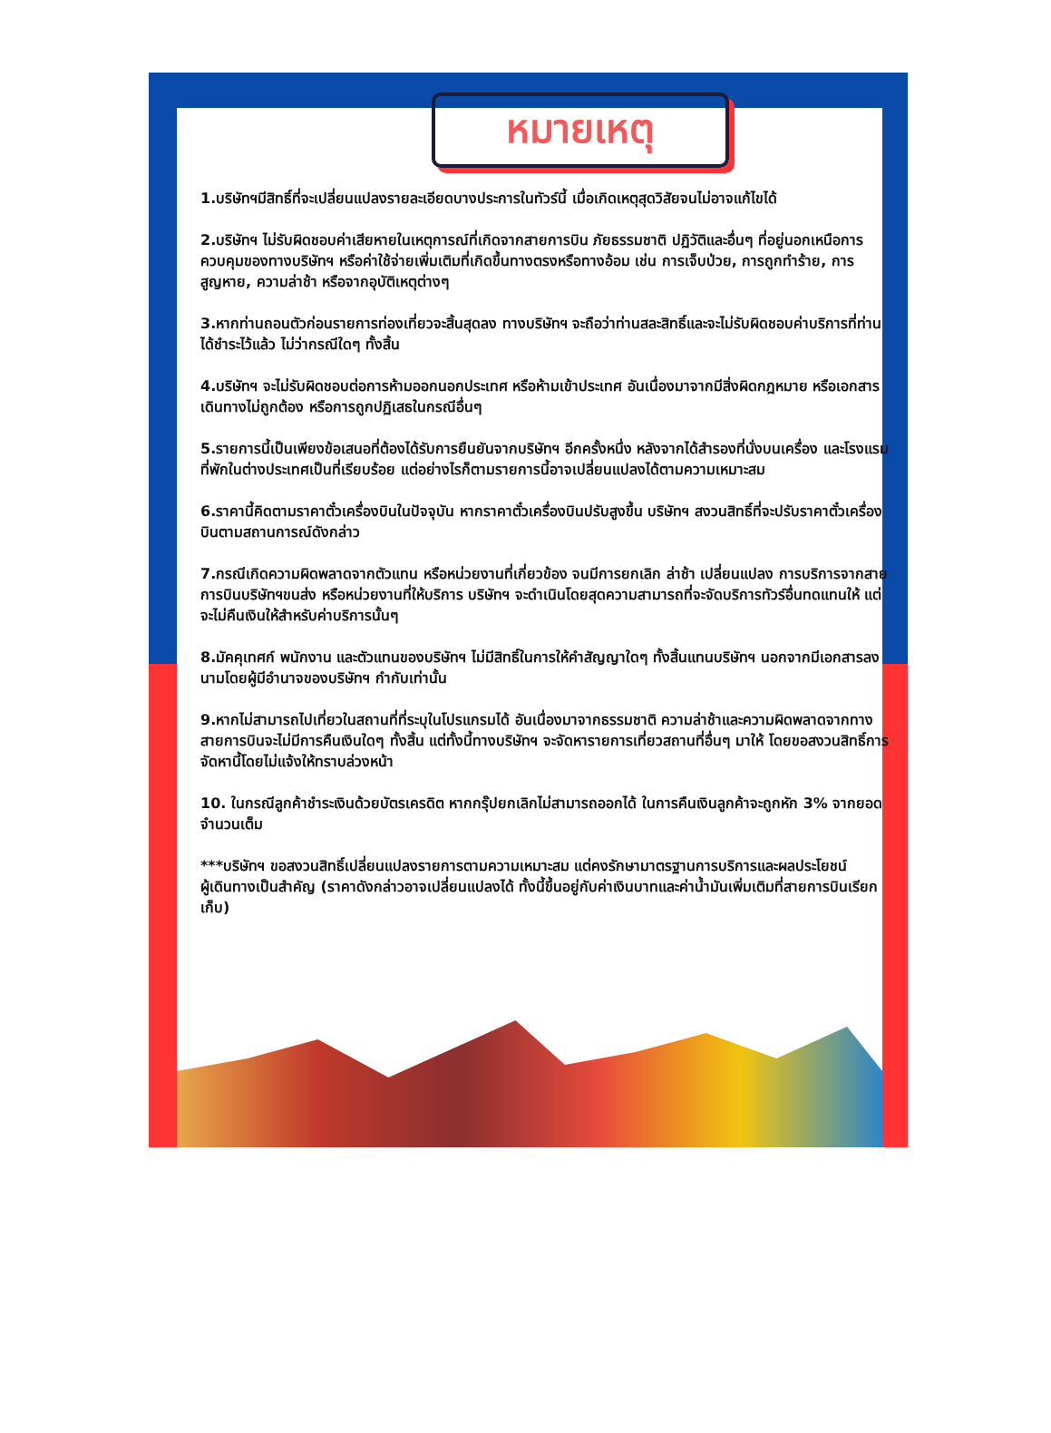หมายเหตุ
1.บริษัทฯมีสิทธิ์ที่จะเปลี่ยนแปลงรายละเอียดบางประการในทัวร์นี้ เมื่อเกิดเหตุสุดวิสัยจนไม่อาจแก้ไขได้
2.บริษัทฯ ไม่รับผิดชอบค่าเสียหายในเหตุการณ์ที่เกิดจากสายการบิน ภัยธรรมชาติ ปฏิวัติและอื่นๆ ที่อยู่นอกเหนือการควบคุมของทางบริษัทฯ หรือค่าใช้จ่ายเพิ่มเติมที่เกิดขึ้นทางตรงหรือทางอ้อม เช่น การเจ็บป่วย, การถูกทำร้าย, การสูญหาย, ความล่าช้า หรือจากอุบัติเหตุต่างๆ
3.หากท่านถอนตัวก่อนรายการท่องเที่ยวจะสิ้นสุดลง ทางบริษัทฯ จะถือว่าท่านสละสิทธิ์และจะไม่รับผิดชอบค่าบริการที่ท่านได้ชำระไว้แล้ว ไม่ว่ากรณีใดๆ ทั้งสิ้น
4.บริษัทฯ จะไม่รับผิดชอบต่อการห้ามออกนอกประเทศ หรือห้ามเข้าประเทศ อันเนื่องมาจากมีสิ่งผิดกฎหมาย หรือเอกสารเดินทางไม่ถูกต้อง หรือการถูกปฏิเสธในกรณีอื่นๆ
5.รายการนี้เป็นเพียงข้อเสนอที่ต้องได้รับการยืนยันจากบริษัทฯ อีกครั้งหนึ่ง หลังจากได้สำรองที่นั่งบนเครื่อง และโรงแรมที่พักในต่างประเทศเป็นที่เรียบร้อย แต่อย่างไรก็ตามรายการนี้อาจเปลี่ยนแปลงได้ตามความเหมาะสม
6.ราคานี้คิดตามราคาตั๋วเครื่องบินในปัจจุบัน หากราคาตั๋วเครื่องบินปรับสูงขึ้น บริษัทฯ สงวนสิทธิ์ที่จะปรับราคาตั๋วเครื่องบินตามสถานการณ์ดังกล่าว
7.กรณีเกิดความผิดพลาดจากตัวแทน หรือหน่วยงานที่เกี่ยวข้อง จนมีการยกเลิก ล่าช้า เปลี่ยนแปลง การบริการจากสายการบินบริษัทฯขนส่ง หรือหน่วยงานที่ให้บริการ บริษัทฯ จะดำเนินโดยสุดความสามารถที่จะจัดบริการทัวร์อื่นทดแทนให้ แต่จะไม่คืนเงินให้สำหรับค่าบริการนั้นๆ
8.มัคคุเทศก์ พนักงาน และตัวแทนของบริษัทฯ ไม่มีสิทธิ์ในการให้คำสัญญาใดๆ ทั้งสิ้นแทนบริษัทฯ นอกจากมีเอกสารลงนามโดยผู้มีอำนาจของบริษัทฯ กำกับเท่านั้น
9.หากไม่สามารถไปเที่ยวในสถานที่ที่ระบุในโปรแกรมได้ อันเนื่องมาจากธรรมชาติ ความล่าช้าและความผิดพลาดจากทางสายการบินจะไม่มีการคืนเงินใดๆ ทั้งสิ้น แต่ทั้งนี้ทางบริษัทฯ จะจัดหารายการเที่ยวสถานที่อื่นๆ มาให้ โดยขอสงวนสิทธิ์การจัดหานี้โดยไม่แจ้งให้ทราบล่วงหน้า
10. ในกรณีลูกค้าชำระเงินด้วยบัตรเครดิต หากกรุ๊ปยกเลิกไม่สามารถออกได้ ในการคืนเงินลูกค้าจะถูกหัก 3% จากยอดจำนวนเต็ม
***บริษัทฯ ขอสงวนสิทธิ์เปลี่ยนแปลงรายการตามความเหมาะสม แต่คงรักษามาตรฐานการบริการและผลประโยชน์
ผู้เดินทางเป็นสำคัญ (ราคาดังกล่าวอาจเปลี่ยนแปลงได้ ทั้งนี้ขึ้นอยู่กับค่าเงินบาทและค่าน้ำมันเพิ่มเติมที่สายการบินเรียกเก็บ)